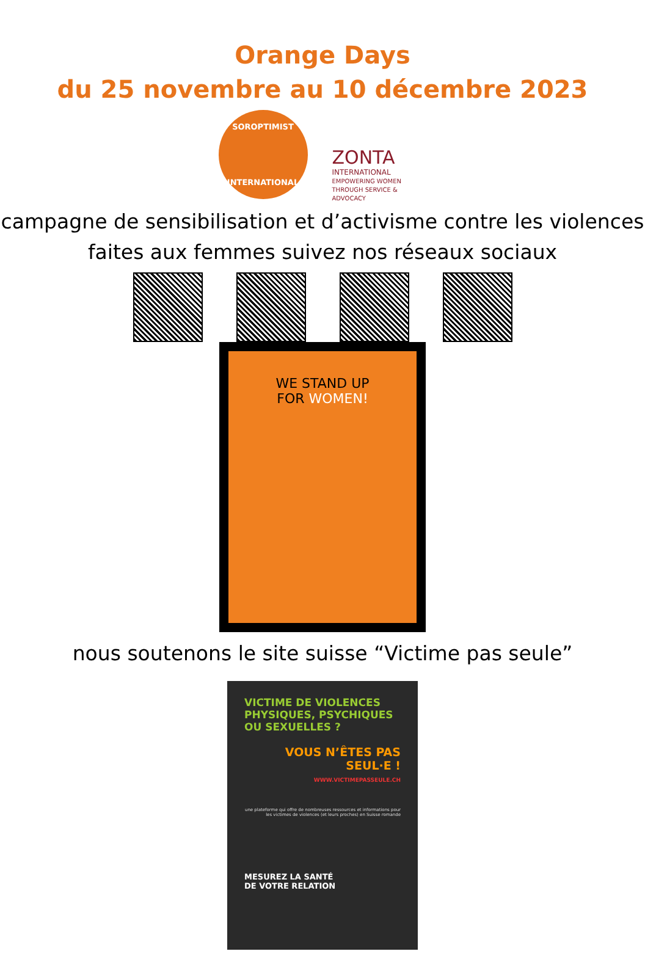Orange Days
du 25 novembre au 10 décembre 2023
SOROPTIMIST
INTERNATIONAL
ZONTA
INTERNATIONAL
EMPOWERING WOMEN
THROUGH SERVICE & ADVOCACY
campagne de sensibilisation et d’activisme contre les violences faites aux femmes suivez nos réseaux sociaux
WE STAND UP
FOR WOMEN!
nous soutenons le site suisse “Victime pas seule”
VICTIME DE VIOLENCES PHYSIQUES, PSYCHIQUES OU SEXUELLES ?
VOUS N’ÊTES PAS SEUL·E !
WWW.VICTIMEPASSEULE.CH
une plateforme qui offre de nombreuses ressources et informations pour les victimes de violences (et leurs proches) en Suisse romande
MESUREZ LA SANTÉ
DE VOTRE RELATION